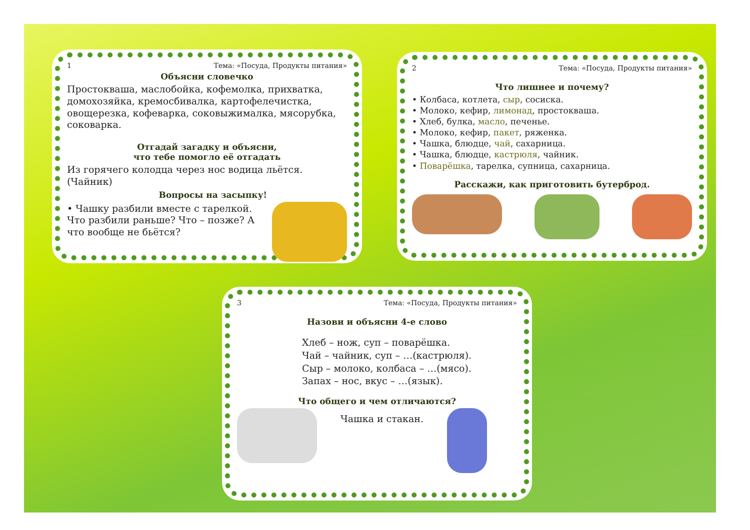1 Тема: «Посуда, Продукты питания»
Объясни словечко
Простокваша, маслобойка, кофемолка, прихватка, домохозяйка, кремосбивалка, картофелечистка, овощерезка, кофеварка, соковыжималка, мясорубка, соковарка.
Отгадай загадку и объясни,
что тебе помогло её отгадать
Из горячего колодца через нос водица льётся. (Чайник)
Вопросы на засыпку!
• Чашку разбили вместе с тарелкой. Что разбили раньше? Что – позже? А что вообще не бьётся?
2 Тема: «Посуда, Продукты питания»
Что лишнее и почему?
• Колбаса, котлета, сыр, сосиска.
• Молоко, кефир, лимонад, простокваша.
• Хлеб, булка, масло, печенье.
• Молоко, кефир, пакет, ряженка.
• Чашка, блюдце, чай, сахарница.
• Чашка, блюдце, кастрюля, чайник.
• Поварёшка, тарелка, супница, сахарница.
Расскажи, как приготовить бутерброд.
3 Тема: «Посуда, Продукты питания»
Назови и объясни 4-е слово
Хлеб – нож, суп – поварёшка.
Чай – чайник, суп – …(кастрюля).
Сыр – молоко, колбаса – …(мясо).
Запах – нос, вкус – …(язык).
Что общего и чем отличаются?
Чашка и стакан.